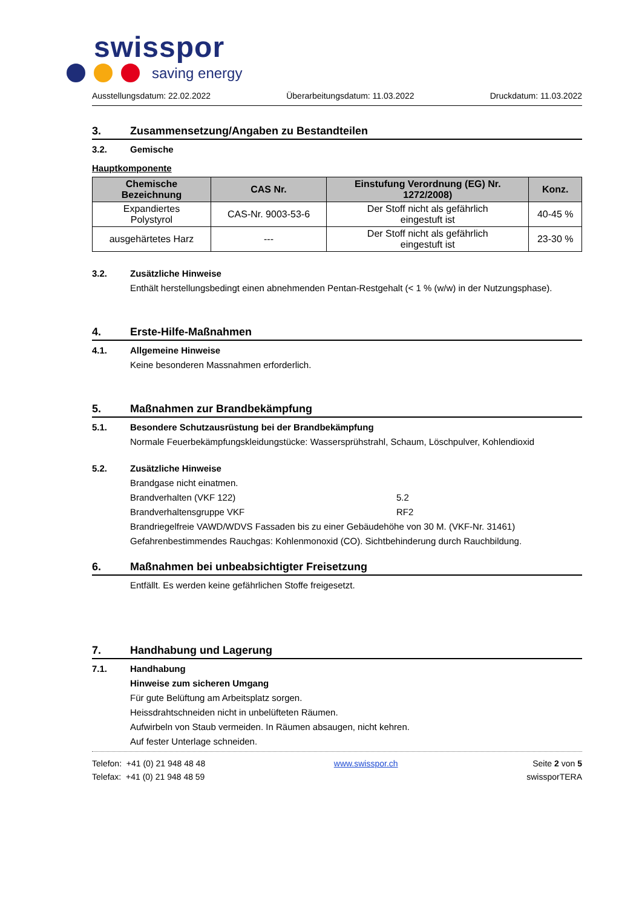swisspor
saving energy
Ausstellungsdatum: 22.02.2022 Überarbeitungsdatum: 11.03.2022 Druckdatum: 11.03.2022
3. Zusammensetzung/Angaben zu Bestandteilen
3.2. Gemische
Hauptkomponente
| Chemische Bezeichnung | CAS Nr. | Einstufung Verordnung (EG) Nr. 1272/2008) | Konz. |
| --- | --- | --- | --- |
| Expandiertes Polystyrol | CAS-Nr. 9003-53-6 | Der Stoff nicht als gefährlich eingestuft ist | 40-45 % |
| ausgehärtetes Harz | --- | Der Stoff nicht als gefährlich eingestuft ist | 23-30 % |
3.2. Zusätzliche Hinweise
Enthält herstellungsbedingt einen abnehmenden Pentan-Restgehalt (< 1 % (w/w) in der Nutzungsphase).
4. Erste-Hilfe-Maßnahmen
4.1. Allgemeine Hinweise
Keine besonderen Massnahmen erforderlich.
5. Maßnahmen zur Brandbekämpfung
5.1. Besondere Schutzausrüstung bei der Brandbekämpfung
Normale Feuerbekämpfungskleidungstücke: Wassersprühstrahl, Schaum, Löschpulver, Kohlendioxid
5.2. Zusätzliche Hinweise
Brandgase nicht einatmen.
Brandverhalten (VKF 122) 5.2
Brandverhaltensgruppe VKF RF2
Brandriegelfreie VAWD/WDVS Fassaden bis zu einer Gebäudehöhe von 30 M. (VKF-Nr. 31461)
Gefahrenbestimmendes Rauchgas: Kohlenmonoxid (CO). Sichtbehinderung durch Rauchbildung.
6. Maßnahmen bei unbeabsichtigter Freisetzung
Entfällt. Es werden keine gefährlichen Stoffe freigesetzt.
7. Handhabung und Lagerung
7.1. Handhabung
Hinweise zum sicheren Umgang
Für gute Belüftung am Arbeitsplatz sorgen.
Heissdrahtschneiden nicht in unbelüfteten Räumen.
Aufwirbeln von Staub vermeiden. In Räumen absaugen, nicht kehren.
Auf fester Unterlage schneiden.
Telefon: +41 (0) 21 948 48 48
Telefax: +41 (0) 21 948 48 59
www.swisspor.ch Seite 2 von 5
swissporTERA